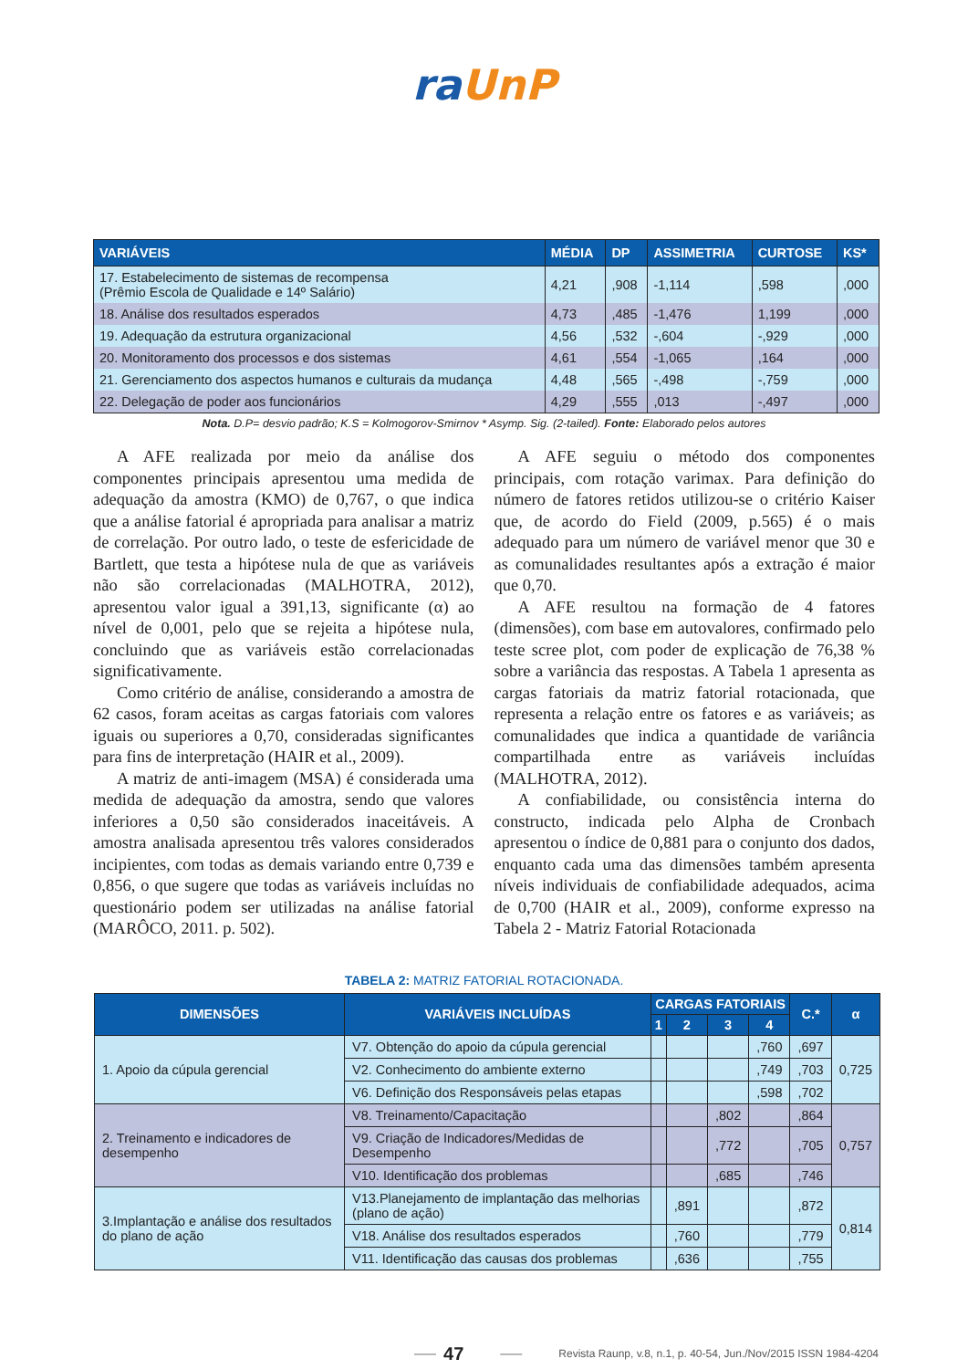ra UnP
| VARIÁVEIS | MÉDIA | DP | ASSIMETRIA | CURTOSE | KS* |
| --- | --- | --- | --- | --- | --- |
| 17. Estabelecimento de sistemas de recompensa (Prêmio Escola de Qualidade e 14º Salário) | 4,21 | ,908 | -1,114 | ,598 | ,000 |
| 18. Análise dos resultados esperados | 4,73 | ,485 | -1,476 | 1,199 | ,000 |
| 19. Adequação da estrutura organizacional | 4,56 | ,532 | -,604 | -,929 | ,000 |
| 20. Monitoramento dos processos e dos sistemas | 4,61 | ,554 | -1,065 | ,164 | ,000 |
| 21. Gerenciamento dos aspectos humanos e culturais da mudança | 4,48 | ,565 | -,498 | -,759 | ,000 |
| 22. Delegação de poder aos funcionários | 4,29 | ,555 | ,013 | -,497 | ,000 |
Nota. D.P= desvio padrão; K.S = Kolmogorov-Smirnov * Asymp. Sig. (2-tailed). Fonte: Elaborado pelos autores
A AFE realizada por meio da análise dos componentes principais apresentou uma medida de adequação da amostra (KMO) de 0,767, o que indica que a análise fatorial é apropriada para analisar a matriz de correlação. Por outro lado, o teste de esfericidade de Bartlett, que testa a hipótese nula de que as variáveis não são correlacionadas (MALHOTRA, 2012), apresentou valor igual a 391,13, significante (α) ao nível de 0,001, pelo que se rejeita a hipótese nula, concluindo que as variáveis estão correlacionadas significativamente.
Como critério de análise, considerando a amostra de 62 casos, foram aceitas as cargas fatoriais com valores iguais ou superiores a 0,70, consideradas significantes para fins de interpretação (HAIR et al., 2009).
A matriz de anti-imagem (MSA) é considerada uma medida de adequação da amostra, sendo que valores inferiores a 0,50 são considerados inaceitáveis. A amostra analisada apresentou três valores considerados incipientes, com todas as demais variando entre 0,739 e 0,856, o que sugere que todas as variáveis incluídas no questionário podem ser utilizadas na análise fatorial (MARÔCO, 2011. p. 502).
A AFE seguiu o método dos componentes principais, com rotação varimax. Para definição do número de fatores retidos utilizou-se o critério Kaiser que, de acordo do Field (2009, p.565) é o mais adequado para um número de variável menor que 30 e as comunalidades resultantes após a extração é maior que 0,70.
A AFE resultou na formação de 4 fatores (dimensões), com base em autovalores, confirmado pelo teste scree plot, com poder de explicação de 76,38 % sobre a variância das respostas. A Tabela 1 apresenta as cargas fatoriais da matriz fatorial rotacionada, que representa a relação entre os fatores e as variáveis; as comunalidades que indica a quantidade de variância compartilhada entre as variáveis incluídas (MALHOTRA, 2012).
A confiabilidade, ou consistência interna do constructo, indicada pelo Alpha de Cronbach apresentou o índice de 0,881 para o conjunto dos dados, enquanto cada uma das dimensões também apresenta níveis individuais de confiabilidade adequados, acima de 0,700 (HAIR et al., 2009), conforme expresso na Tabela 2 - Matriz Fatorial Rotacionada
TABELA 2: MATRIZ FATORIAL ROTACIONADA.
| DIMENSÕES | VARIÁVEIS INCLUÍDAS | CARGAS FATORIAIS | | | | C.* | α |
| --- | --- | --- | --- | --- | --- | --- | --- |
| | | 1 | 2 | 3 | 4 | | |
| 1. Apoio da cúpula gerencial | V7. Obtenção do apoio da cúpula gerencial | | | | ,760 | ,697 | 0,725 |
| | V2. Conhecimento do ambiente externo | | | | ,749 | ,703 | |
| | V6. Definição dos Responsáveis pelas etapas | | | | ,598 | ,702 | |
| 2. Treinamento e indicadores de desempenho | V8. Treinamento/Capacitação | | | ,802 | | ,864 | 0,757 |
| | V9. Criação de Indicadores/Medidas de Desempenho | | | ,772 | | ,705 | |
| | V10. Identificação dos problemas | | | ,685 | | ,746 | |
| 3.Implantação e análise dos resultados do plano de ação | V13.Planejamento de implantação das melhorias (plano de ação) | | ,891 | | | ,872 | 0,814 |
| | V18. Análise dos resultados esperados | | ,760 | | | ,779 | |
| | V11. Identificação das causas dos problemas | | ,636 | | | ,755 | |
—— 47 —— Revista Raunp, v.8, n.1, p. 40-54, Jun./Nov/2015 ISSN 1984-4204